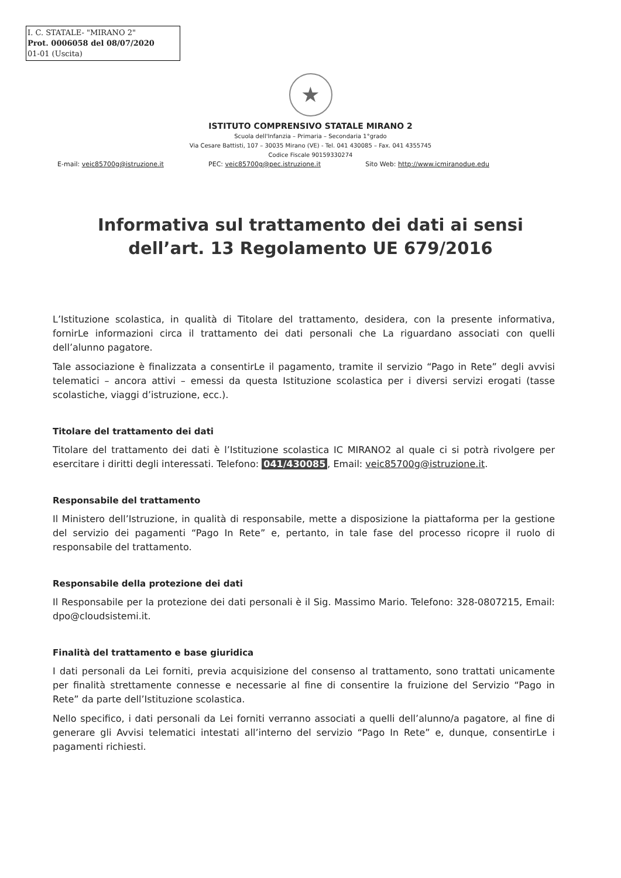I. C. STATALE- "MIRANO 2"
Prot. 0006058 del 08/07/2020
01-01 (Uscita)
★
ISTITUTO COMPRENSIVO STATALE MIRANO 2
Scuola dell'Infanzia – Primaria – Secondaria 1°grado
Via Cesare Battisti, 107 – 30035 Mirano (VE) - Tel. 041 430085 – Fax. 041 4355745
Codice Fiscale 90159330274
E-mail: veic85700g@istruzione.it PEC: veic85700g@pec.istruzione.it Sito Web: http://www.icmiranodue.edu
Informativa sul trattamento dei dati ai sensi
dell’art. 13 Regolamento UE 679/2016
L’Istituzione scolastica, in qualità di Titolare del trattamento, desidera, con la presente informativa, fornirLe informazioni circa il trattamento dei dati personali che La riguardano associati con quelli dell’alunno pagatore.
Tale associazione è finalizzata a consentirLe il pagamento, tramite il servizio “Pago in Rete” degli avvisi telematici – ancora attivi – emessi da questa Istituzione scolastica per i diversi servizi erogati (tasse scolastiche, viaggi d’istruzione, ecc.).
Titolare del trattamento dei dati
Titolare del trattamento dei dati è l’Istituzione scolastica IC MIRANO2 al quale ci si potrà rivolgere per esercitare i diritti degli interessati. Telefono: 041/430085, Email: veic85700g@istruzione.it.
Responsabile del trattamento
Il Ministero dell’Istruzione, in qualità di responsabile, mette a disposizione la piattaforma per la gestione del servizio dei pagamenti “Pago In Rete” e, pertanto, in tale fase del processo ricopre il ruolo di responsabile del trattamento.
Responsabile della protezione dei dati
Il Responsabile per la protezione dei dati personali è il Sig. Massimo Mario. Telefono: 328-0807215, Email: dpo@cloudsistemi.it.
Finalità del trattamento e base giuridica
I dati personali da Lei forniti, previa acquisizione del consenso al trattamento, sono trattati unicamente per finalità strettamente connesse e necessarie al fine di consentire la fruizione del Servizio “Pago in Rete” da parte dell’Istituzione scolastica.
Nello specifico, i dati personali da Lei forniti verranno associati a quelli dell’alunno/a pagatore, al fine di generare gli Avvisi telematici intestati all’interno del servizio “Pago In Rete” e, dunque, consentirLe i pagamenti richiesti.